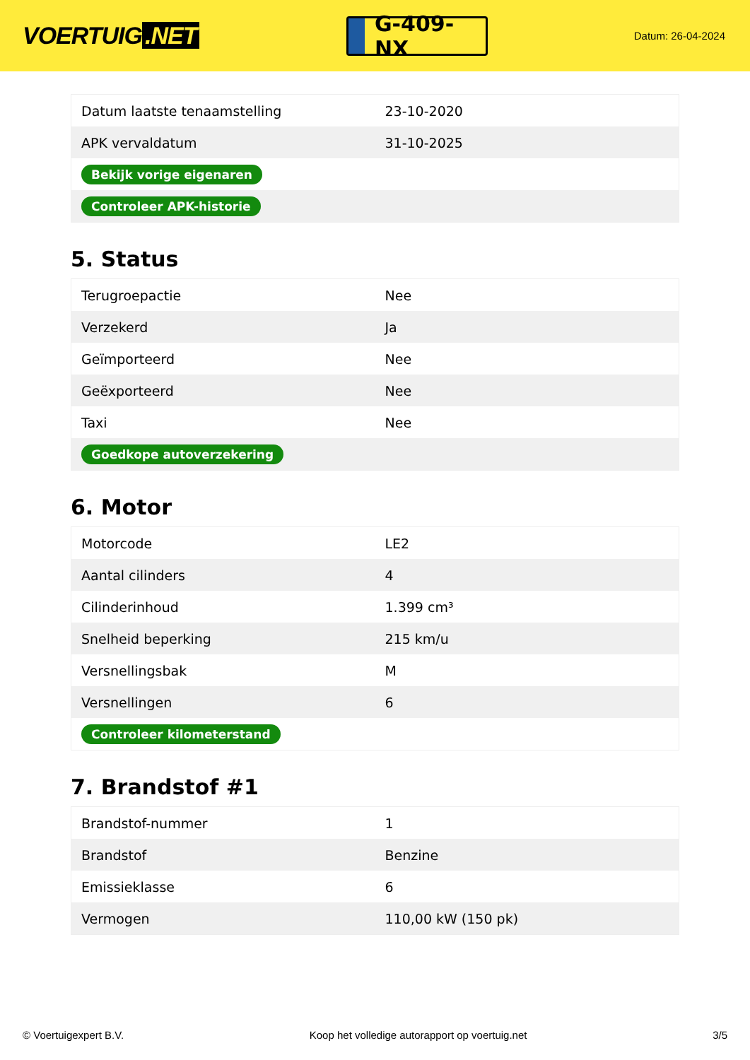VOERTUIG.NET
G-409-NX
Datum: 26-04-2024
| Datum laatste tenaamstelling | 23-10-2020 |
| APK vervaldatum | 31-10-2025 |
| Bekijk vorige eigenaren | |
| Controleer APK-historie | |
5. Status
| Terugroepactie | Nee |
| Verzekerd | Ja |
| Geïmporteerd | Nee |
| Geëxporteerd | Nee |
| Taxi | Nee |
| Goedkope autoverzekering | |
6. Motor
| Motorcode | LE2 |
| Aantal cilinders | 4 |
| Cilinderinhoud | 1.399 cm³ |
| Snelheid beperking | 215 km/u |
| Versnellingsbak | M |
| Versnellingen | 6 |
| Controleer kilometerstand | |
7. Brandstof #1
| Brandstof-nummer | 1 |
| Brandstof | Benzine |
| Emissieklasse | 6 |
| Vermogen | 110,00 kW (150 pk) |
© Voertuigexpert B.V. Koop het volledige autorapport op voertuig.net 3/5